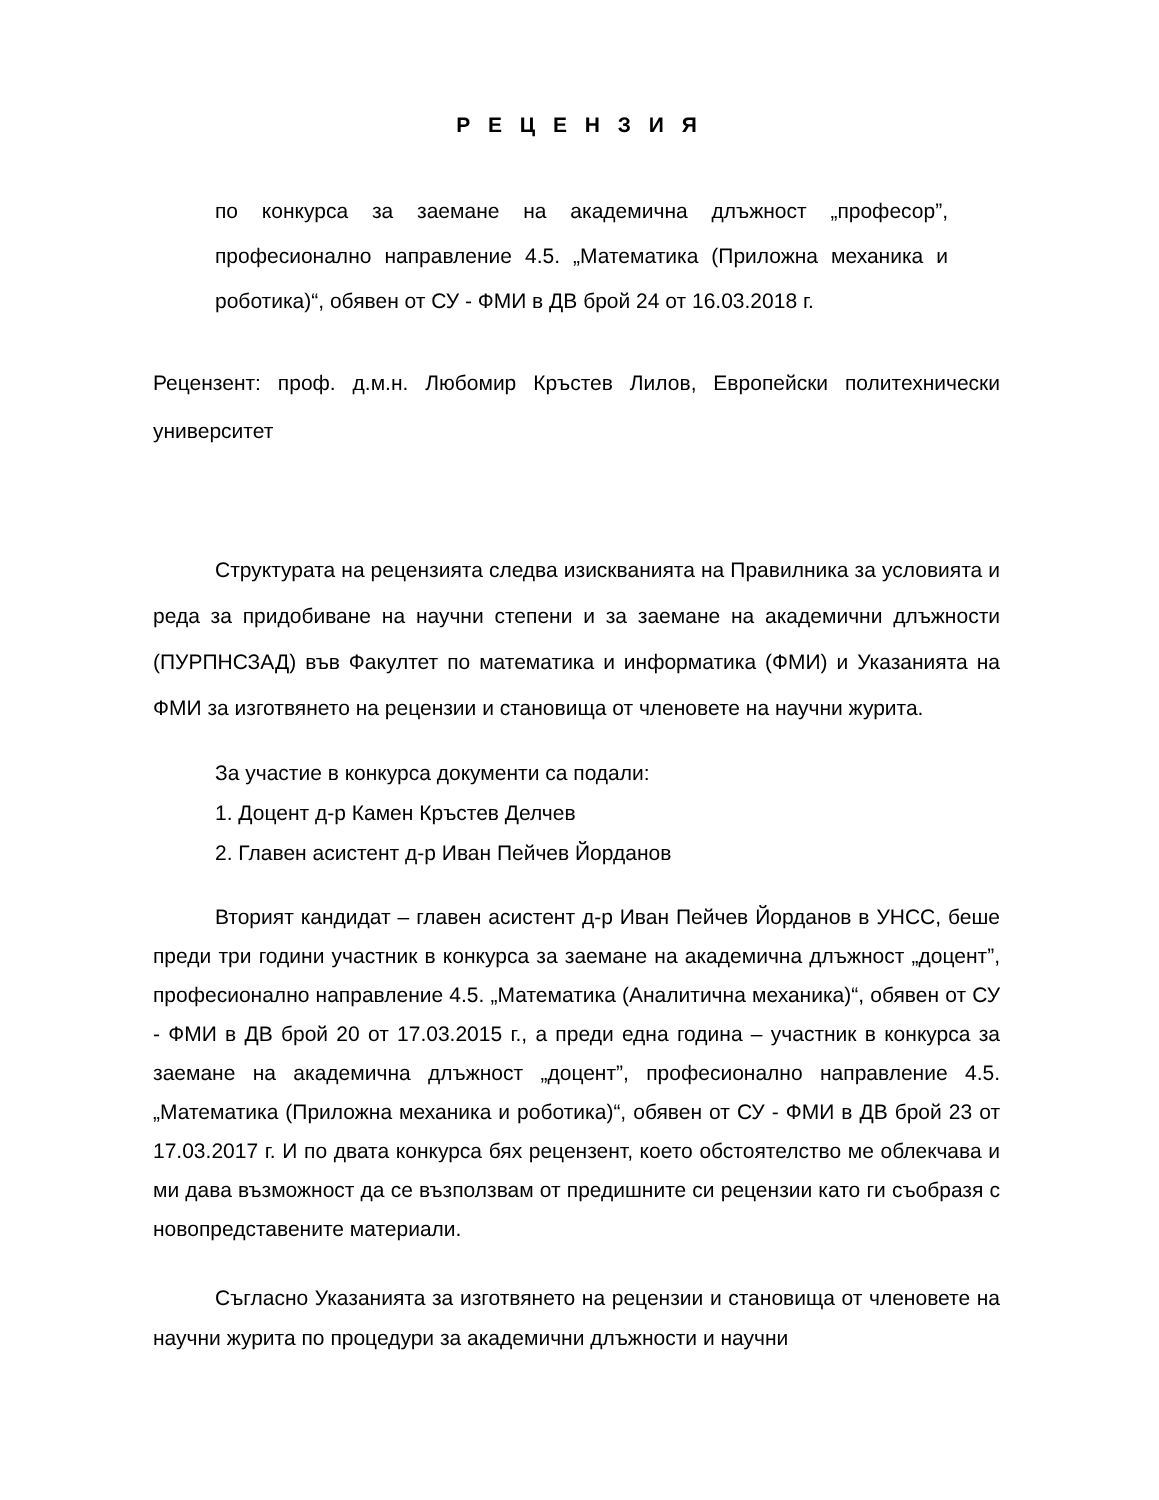Р Е Ц Е Н З И Я
по конкурса за заемане на академична длъжност „професор”, професионално направление 4.5. „Математика (Приложна механика и роботика)“, обявен от СУ - ФМИ в ДВ брой 24 от 16.03.2018 г.
Рецензент: проф. д.м.н. Любомир Кръстев Лилов, Европейски политехнически университет
Структурата на рецензията следва изискванията на Правилника за условията и реда за придобиване на научни степени и за заемане на академични длъжности (ПУРПНСЗАД) във Факултет по математика и информатика (ФМИ) и Указанията на ФМИ за изготвянето на рецензии и становища от членовете на научни журита.
За участие в конкурса документи са подали:
1. Доцент д-р Камен Кръстев Делчев
2. Главен асистент д-р Иван Пейчев Йорданов
Вторият кандидат – главен асистент д-р Иван Пейчев Йорданов в УНСС, беше преди три години участник в конкурса за заемане на академична длъжност „доцент”, професионално направление 4.5. „Математика (Аналитична механика)“, обявен от СУ - ФМИ в ДВ брой 20 от 17.03.2015 г., а преди една година – участник в конкурса за заемане на академична длъжност „доцент”, професионално направление 4.5. „Математика (Приложна механика и роботика)“, обявен от СУ - ФМИ в ДВ брой 23 от 17.03.2017 г. И по двата конкурса бях рецензент, което обстоятелство ме облекчава и ми дава възможност да се възползвам от предишните си рецензии като ги съобразя с новопредставените материали.
Съгласно Указанията за изготвянето на рецензии и становища от членовете на научни журита по процедури за академични длъжности и научни